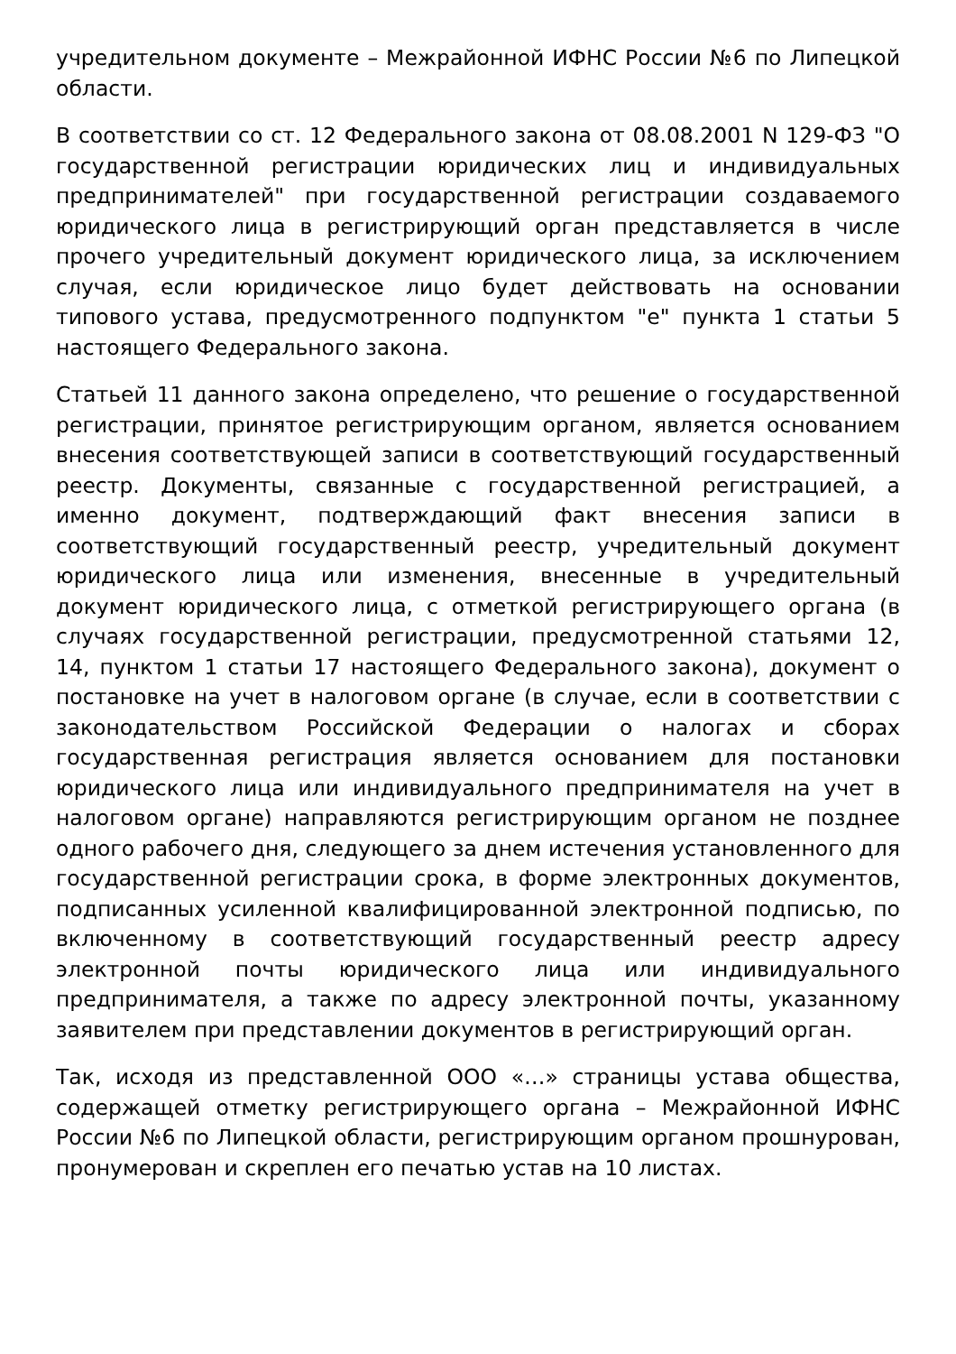учредительном документе – Межрайонной ИФНС России №6 по Липецкой области.
В соответствии со ст. 12 Федерального закона от 08.08.2001 N 129-ФЗ "О государственной регистрации юридических лиц и индивидуальных предпринимателей" при государственной регистрации создаваемого юридического лица в регистрирующий орган представляется в числе прочего учредительный документ юридического лица, за исключением случая, если юридическое лицо будет действовать на основании типового устава, предусмотренного подпунктом "е" пункта 1 статьи 5 настоящего Федерального закона.
Статьей 11 данного закона определено, что решение о государственной регистрации, принятое регистрирующим органом, является основанием внесения соответствующей записи в соответствующий государственный реестр. Документы, связанные с государственной регистрацией, а именно документ, подтверждающий факт внесения записи в соответствующий государственный реестр, учредительный документ юридического лица или изменения, внесенные в учредительный документ юридического лица, с отметкой регистрирующего органа (в случаях государственной регистрации, предусмотренной статьями 12, 14, пунктом 1 статьи 17 настоящего Федерального закона), документ о постановке на учет в налоговом органе (в случае, если в соответствии с законодательством Российской Федерации о налогах и сборах государственная регистрация является основанием для постановки юридического лица или индивидуального предпринимателя на учет в налоговом органе) направляются регистрирующим органом не позднее одного рабочего дня, следующего за днем истечения установленного для государственной регистрации срока, в форме электронных документов, подписанных усиленной квалифицированной электронной подписью, по включенному в соответствующий государственный реестр адресу электронной почты юридического лица или индивидуального предпринимателя, а также по адресу электронной почты, указанному заявителем при представлении документов в регистрирующий орган.
Так, исходя из представленной ООО «…» страницы устава общества, содержащей отметку регистрирующего органа – Межрайонной ИФНС России №6 по Липецкой области, регистрирующим органом прошнурован, пронумерован и скреплен его печатью устав на 10 листах.